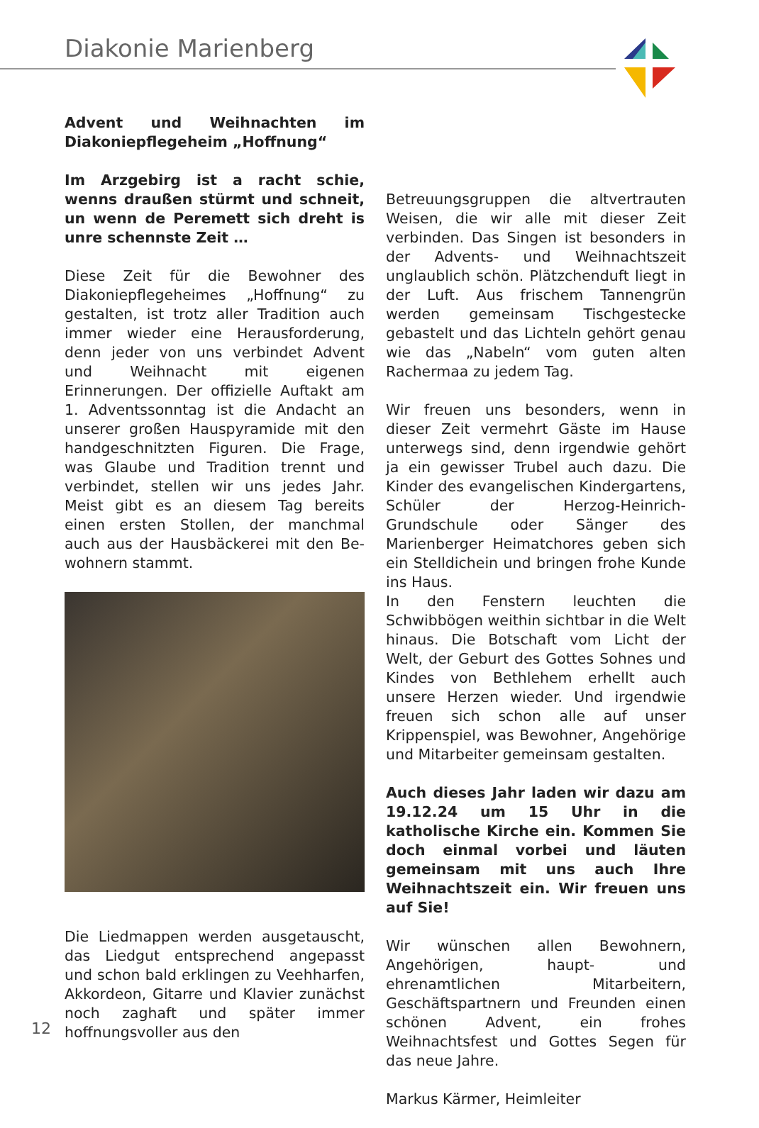Diakonie Marienberg
Advent und Weihnachten im Diakonie­pflegeheim „Hoffnung“
Im Arzgebirg ist a racht schie, wenns draußen stürmt und schneit, un wenn de Peremett sich dreht is unre schennste Zeit …
Diese Zeit für die Bewohner des Diakonie­pflegeheimes „Hoffnung“ zu gestalten, ist trotz aller Tradition auch immer wieder eine Herausforderung, denn jeder von uns ver­bindet Advent und Weihnacht mit eigenen Erinnerungen. Der offizielle Auftakt am 1. Adventssonntag ist die Andacht an unse­rer großen Hauspyramide mit den handge­schnitzten Figuren. Die Frage, was Glaube und Tradition trennt und verbindet, stellen wir uns jedes Jahr. Meist gibt es an diesem Tag bereits einen ersten Stollen, der manch­mal auch aus der Hausbäckerei mit den Be­wohnern stammt.
Die Liedmappen werden ausgetauscht, das Liedgut entsprechend angepasst und schon bald erklingen zu Veehharfen, Akkordeon, Gitarre und Klavier zunächst noch zaghaft und später immer hoffnungsvoller aus den
Betreuungsgruppen die altvertrauten Wei­sen, die wir alle mit dieser Zeit verbinden. Das Singen ist besonders in der Advents- und Weihnachtszeit unglaublich schön. Plätzchenduft liegt in der Luft. Aus frischem Tannengrün werden gemeinsam Tischge­stecke gebastelt und das Lichteln gehört genau wie das „Nabeln“ vom guten alten Rachermaa zu jedem Tag.
Wir freuen uns besonders, wenn in dieser Zeit vermehrt Gäste im Hause unterwegs sind, denn irgendwie gehört ja ein gewis­ser Trubel auch dazu. Die Kinder des evan­gelischen Kindergartens, Schüler der Her­zog-Heinrich-Grundschule oder Sänger des Marienberger Heimatchores geben sich ein Stelldichein und bringen frohe Kunde ins Haus.
In den Fenstern leuchten die Schwibbögen weithin sichtbar in die Welt hinaus. Die Bot­schaft vom Licht der Welt, der Geburt des Gottes Sohnes und Kindes von Bethlehem erhellt auch unsere Herzen wieder. Und ir­gendwie freuen sich schon alle auf unser Krippenspiel, was Bewohner, Angehörige und Mitarbeiter gemeinsam gestalten.
Auch dieses Jahr laden wir dazu am 19.12.24 um 15 Uhr in die katholische Kirche ein. Kommen Sie doch einmal vor­bei und läuten gemeinsam mit uns auch Ihre Weihnachtszeit ein. Wir freuen uns auf Sie!
Wir wünschen allen Bewohnern, Angehöri­gen, haupt- und ehrenamtlichen Mitarbei­tern, Geschäftspartnern und Freunden einen schönen Advent, ein frohes Weihnachtsfest und Gottes Segen für das neue Jahre.
Markus Kärmer, Heimleiter
12